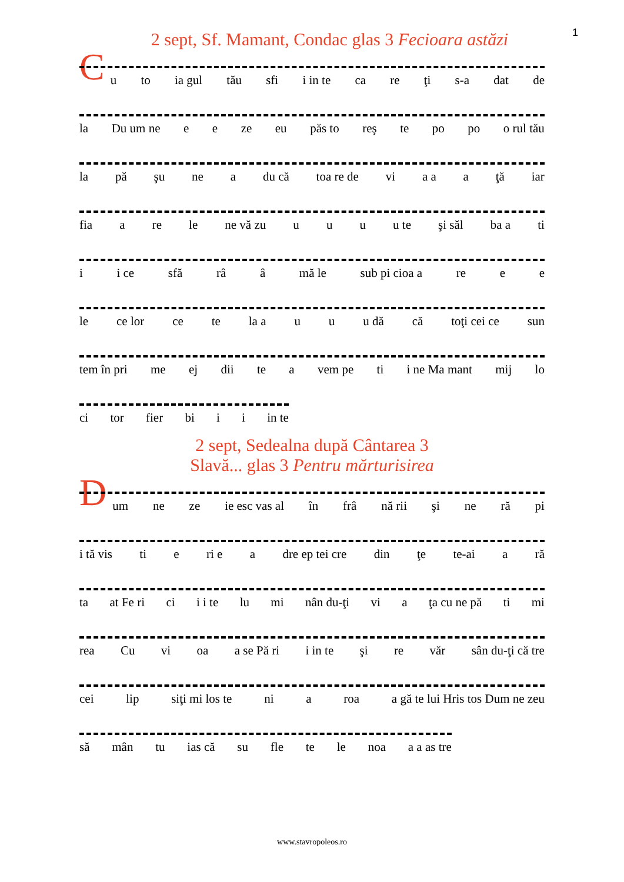1
2 sept, Sf. Mamant, Condac glas 3 Fecioara astăzi
C
u to ia gul tău sfi i in te ca re ţi s-a dat de
la Du um ne e e ze eu păs to reş te po po o rul tău
la pă şu ne a du că toa re de vi a a a ţă iar
fia a re le ne vă zu u u u u te şi săl ba a ti
i i ce sfă râ â mă le sub pi cioa a re e e
le ce lor ce te la a u u u dă că toţi cei ce sun
tem în pri me ej dii te a vem pe ti i ne Ma mant mij lo
ci tor fier bi i i in te
2 sept, Sedealna după Cântarea 3
Slavă... glas 3 Pentru mărturisirea
D
um ne ze ie esc vas al în frâ nă rii şi ne ră pi
i tă vis ti e ri e a dre ep tei cre din ţe te-ai a ră
ta at Fe ri ci i i te lu mi nân du-ţi vi a ţa cu ne pă ti mi
rea Cu vi oa a se Pă ri i in te şi re văr sân du-ţi că tre
cei lip siţi mi los te ni a roa a gă te lui Hris tos Dum ne zeu
să mân tu ias că su fle te le noa a a as tre
www.stavropoleos.ro